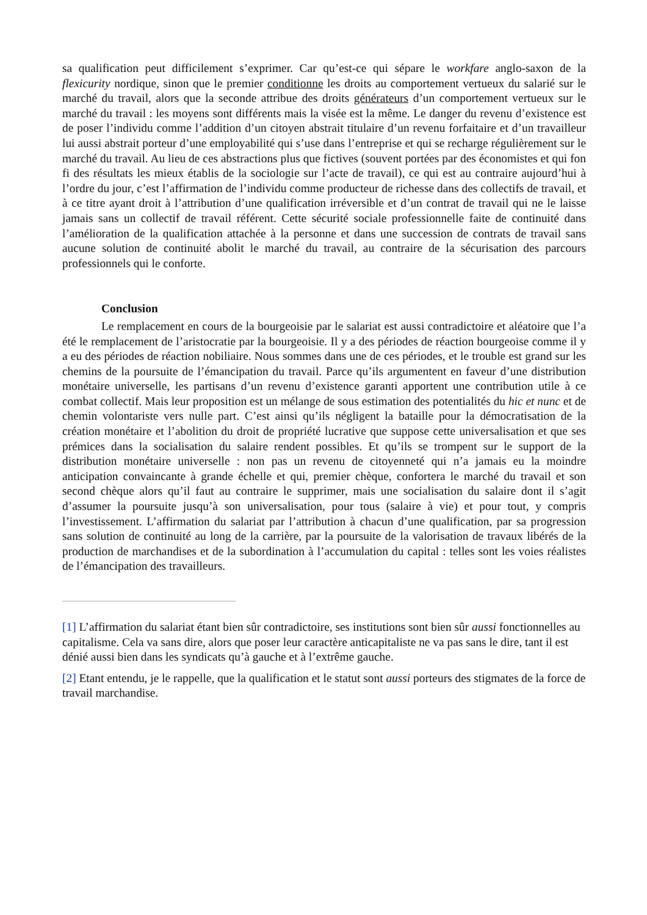sa qualification peut difficilement s’exprimer. Car qu’est-ce qui sépare le workfare anglo-saxon de la flexicurity nordique, sinon que le premier conditionne les droits au comportement vertueux du salarié sur le marché du travail, alors que la seconde attribue des droits générateurs d’un comportement vertueux sur le marché du travail : les moyens sont différents mais la visée est la même. Le danger du revenu d’existence est de poser l’individu comme l’addition d’un citoyen abstrait titulaire d’un revenu forfaitaire et d’un travailleur lui aussi abstrait porteur d’une employabilité qui s’use dans l’entreprise et qui se recharge régulièrement sur le marché du travail. Au lieu de ces abstractions plus que fictives (souvent portées par des économistes et qui fon fi des résultats les mieux établis de la sociologie sur l’acte de travail), ce qui est au contraire aujourd’hui à l’ordre du jour, c’est l’affirmation de l’individu comme producteur de richesse dans des collectifs de travail, et à ce titre ayant droit à l’attribution d’une qualification irréversible et d’un contrat de travail qui ne le laisse jamais sans un collectif de travail référent. Cette sécurité sociale professionnelle faite de continuité dans l’amélioration de la qualification attachée à la personne et dans une succession de contrats de travail sans aucune solution de continuité abolit le marché du travail, au contraire de la sécurisation des parcours professionnels qui le conforte.
Conclusion
Le remplacement en cours de la bourgeoisie par le salariat est aussi contradictoire et aléatoire que l’a été le remplacement de l’aristocratie par la bourgeoisie. Il y a des périodes de réaction bourgeoise comme il y a eu des périodes de réaction nobiliaire. Nous sommes dans une de ces périodes, et le trouble est grand sur les chemins de la poursuite de l’émancipation du travail. Parce qu’ils argumentent en faveur d’une distribution monétaire universelle, les partisans d’un revenu d’existence garanti apportent une contribution utile à ce combat collectif. Mais leur proposition est un mélange de sous estimation des potentialités du hic et nunc et de chemin volontariste vers nulle part. C’est ainsi qu’ils négligent la bataille pour la démocratisation de la création monétaire et l’abolition du droit de propriété lucrative que suppose cette universalisation et que ses prémices dans la socialisation du salaire rendent possibles. Et qu’ils se trompent sur le support de la distribution monétaire universelle : non pas un revenu de citoyenneté qui n’a jamais eu la moindre anticipation convaincante à grande échelle et qui, premier chèque, confortera le marché du travail et son second chèque alors qu’il faut au contraire le supprimer, mais une socialisation du salaire dont il s’agit d’assumer la poursuite jusqu’à son universalisation, pour tous (salaire à vie) et pour tout, y compris l’investissement. L’affirmation du salariat par l’attribution à chacun d’une qualification, par sa progression sans solution de continuité au long de la carrière, par la poursuite de la valorisation de travaux libérés de la production de marchandises et de la subordination à l’accumulation du capital : telles sont les voies réalistes de l’émancipation des travailleurs.
[1] L’affirmation du salariat étant bien sûr contradictoire, ses institutions sont bien sûr aussi fonctionnelles au capitalisme. Cela va sans dire, alors que poser leur caractère anticapitaliste ne va pas sans le dire, tant il est dénié aussi bien dans les syndicats qu’à gauche et à l’extrême gauche.
[2] Etant entendu, je le rappelle, que la qualification et le statut sont aussi porteurs des stigmates de la force de travail marchandise.